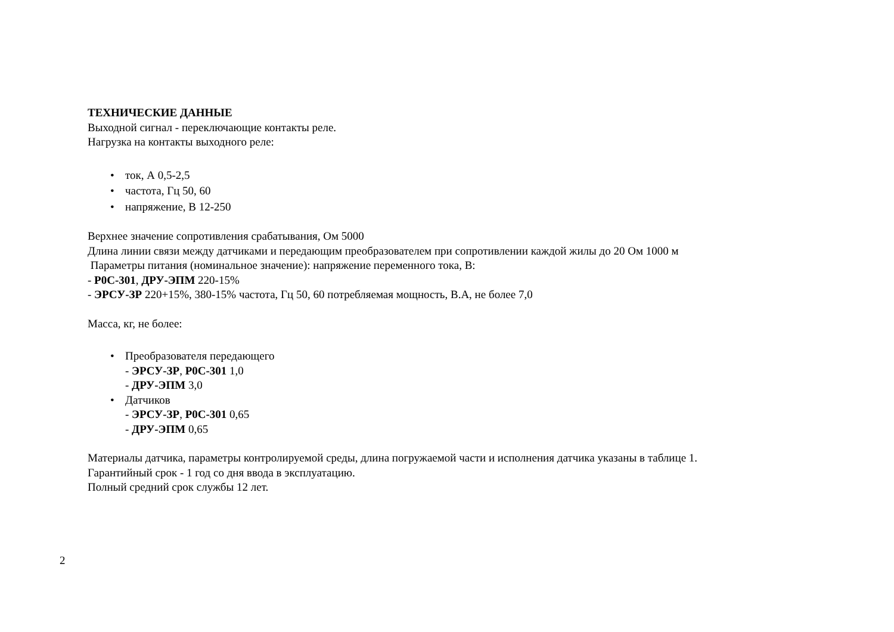ТЕХНИЧЕСКИЕ ДАННЫЕ
Выходной сигнал - переключающие контакты реле.
Нагрузка на контакты выходного реле:
• ток, А 0,5-2,5
• частота, Гц 50, 60
• напряжение, В 12-250
Верхнее значение сопротивления срабатывания, Ом 5000
Длина линии связи между датчиками и передающим преобразователем при сопротивлении каждой жилы до 20 Ом 1000 м
Параметры питания (номинальное значение): напряжение переменного тока, В:
- Р0С-301, ДРУ-ЭПМ 220-15%
- ЭРСУ-ЗР 220+15%, 380-15% частота, Гц 50, 60 потребляемая мощность, В.А, не более 7,0
Масса, кг, не более:
• Преобразователя передающего
- ЭРСУ-ЗР, Р0С-301 1,0
- ДРУ-ЭПМ 3,0
• Датчиков
- ЭРСУ-ЗР, Р0С-301 0,65
- ДРУ-ЭПМ 0,65
Материалы датчика, параметры контролируемой среды, длина погружаемой части и исполнения датчика указаны в таблице 1.
Гарантийный срок - 1 год со дня ввода в эксплуатацию.
Полный средний срок службы 12 лет.
2